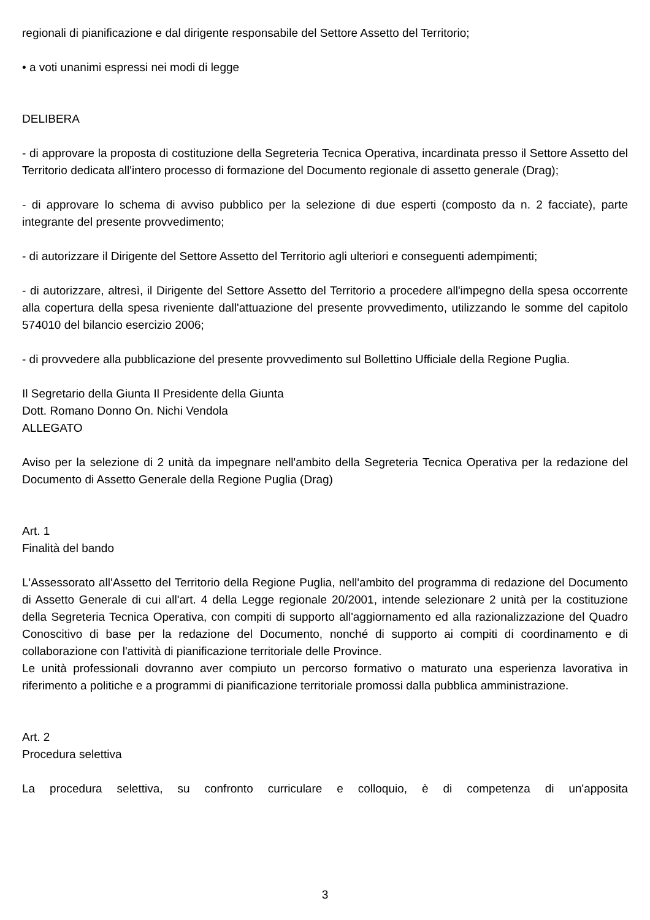regionali di pianificazione e dal dirigente responsabile del Settore Assetto del Territorio;
• a voti unanimi espressi nei modi di legge
DELIBERA
- di approvare la proposta di costituzione della Segreteria Tecnica Operativa, incardinata presso il Settore Assetto del Territorio dedicata all'intero processo di formazione del Documento regionale di assetto generale (Drag);
- di approvare lo schema di avviso pubblico per la selezione di due esperti (composto da n. 2 facciate), parte integrante del presente provvedimento;
- di autorizzare il Dirigente del Settore Assetto del Territorio agli ulteriori e conseguenti adempimenti;
- di autorizzare, altresì, il Dirigente del Settore Assetto del Territorio a procedere all'impegno della spesa occorrente alla copertura della spesa riveniente dall'attuazione del presente provvedimento, utilizzando le somme del capitolo 574010 del bilancio esercizio 2006;
- di provvedere alla pubblicazione del presente provvedimento sul Bollettino Ufficiale della Regione Puglia.
Il Segretario della Giunta Il Presidente della Giunta
Dott. Romano Donno On. Nichi Vendola
ALLEGATO
Aviso per la selezione di 2 unità da impegnare nell'ambito della Segreteria Tecnica Operativa per la redazione del Documento di Assetto Generale della Regione Puglia (Drag)
Art. 1
Finalità del bando
L'Assessorato all'Assetto del Territorio della Regione Puglia, nell'ambito del programma di redazione del Documento di Assetto Generale di cui all'art. 4 della Legge regionale 20/2001, intende selezionare 2 unità per la costituzione della Segreteria Tecnica Operativa, con compiti di supporto all'aggiornamento ed alla razionalizzazione del Quadro Conoscitivo di base per la redazione del Documento, nonché di supporto ai compiti di coordinamento e di collaborazione con l'attività di pianificazione territoriale delle Province.
Le unità professionali dovranno aver compiuto un percorso formativo o maturato una esperienza lavorativa in riferimento a politiche e a programmi di pianificazione territoriale promossi dalla pubblica amministrazione.
Art. 2
Procedura selettiva
La procedura selettiva, su confronto curriculare e colloquio, è di competenza di un'apposita
3